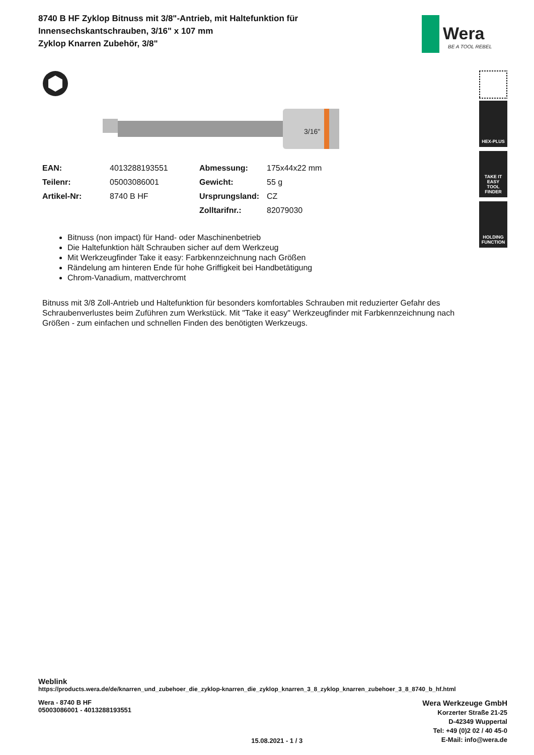8740 B HF Zyklop Bitnuss mit 3/8"-Antrieb, mit Haltefunktion für Innensechskantschrauben, 3/16" x 107 mm
Zyklop Knarren Zubehör, 3/8"
Wera
BE A TOOL REBEL
3/16"
| EAN: | 4013288193551 | Abmessung: | 175x44x22 mm |
| Teilenr: | 05003086001 | Gewicht: | 55 g |
| Artikel-Nr: | 8740 B HF | Ursprungsland: | CZ |
| | | Zolltarifnr.: | 82079030 |
Bitnuss (non impact) für Hand- oder Maschinenbetrieb
Die Haltefunktion hält Schrauben sicher auf dem Werkzeug
Mit Werkzeugfinder Take it easy: Farbkennzeichnung nach Größen
Rändelung am hinteren Ende für hohe Griffigkeit bei Handbetätigung
Chrom-Vanadium, mattverchromt
Bitnuss mit 3/8 Zoll-Antrieb und Haltefunktion für besonders komfortables Schrauben mit reduzierter Gefahr des Schraubenverlustes beim Zuführen zum Werkstück. Mit "Take it easy" Werkzeugfinder mit Farbkennzeichnung nach Größen - zum einfachen und schnellen Finden des benötigten Werkzeugs.
HEX-PLUS
TAKE IT EASY
TOOL FINDER
HOLDING
FUNCTION
Weblink
https://products.wera.de/de/knarren_und_zubehoer_die_zyklop-knarren_die_zyklop_knarren_3_8_zyklop_knarren_zubehoer_3_8_8740_b_hf.html
Wera - 8740 B HF
05003086001 - 4013288193551
15.08.2021 - 1 / 3
Wera Werkzeuge GmbH
Korzerter Straße 21-25
D-42349 Wuppertal
Tel: +49 (0)2 02 / 40 45-0
E-Mail: info@wera.de